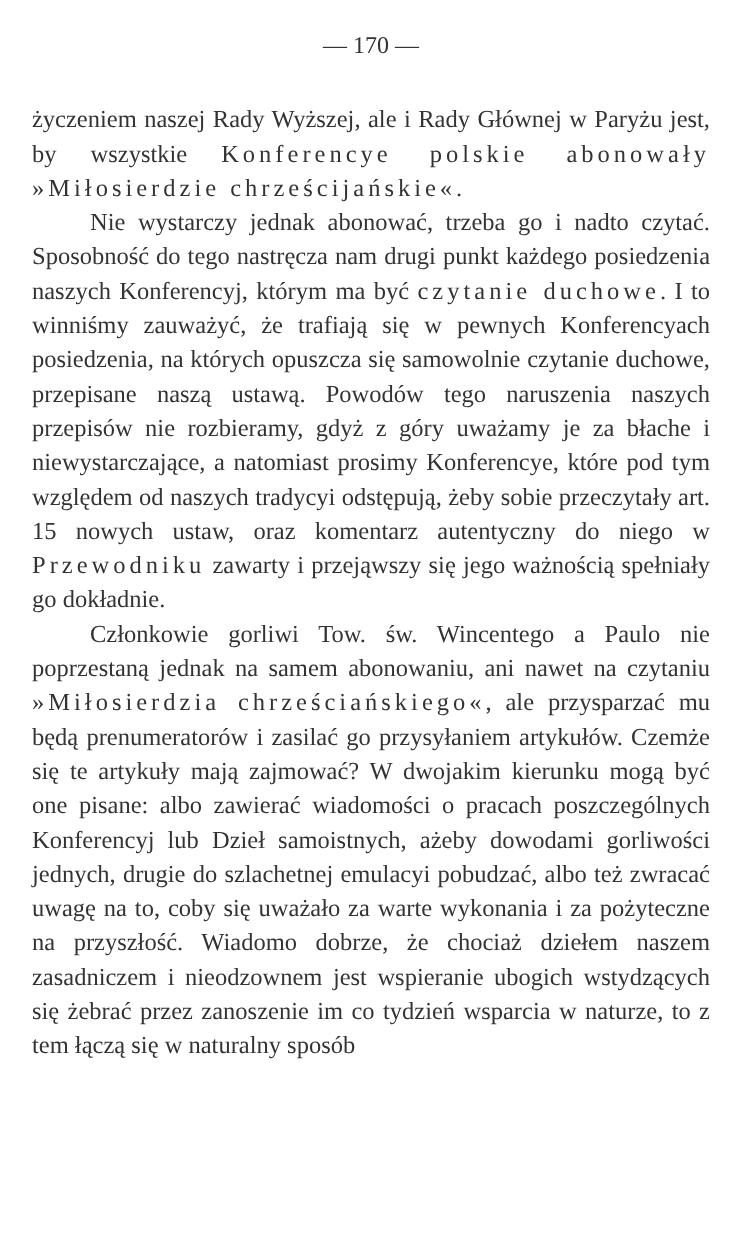— 170 —
życzeniem naszej Rady Wyższej, ale i Rady Głównej w Paryżu jest, by wszystkie Konferencye polskie abonowały »Miłosierdzie chrześcijańskie«.
Nie wystarczy jednak abonować, trzeba go i nadto czytać. Sposobność do tego nastręcza nam drugi punkt każdego posiedzenia naszych Konferencyj, którym ma być czytanie duchowe. I to winniśmy zauważyć, że trafiają się w pewnych Konferencyach posiedzenia, na których opuszcza się samowolnie czytanie duchowe, przepisane naszą ustawą. Powodów tego naruszenia naszych przepisów nie rozbieramy, gdyż z góry uważamy je za błache i niewystarczające, a natomiast prosimy Konferencye, które pod tym względem od naszych tradycyi odstępują, żeby sobie przeczytały art. 15 nowych ustaw, oraz komentarz autentyczny do niego w Przewodniku zawarty i przejąwszy się jego ważnością spełniały go dokładnie.
Członkowie gorliwi Tow. św. Wincentego a Paulo nie poprzestaną jednak na samem abonowaniu, ani nawet na czytaniu »Miłosierdzia chrześciańskiego«, ale przysparzać mu będą prenumeratorów i zasilać go przysyłaniem artykułów. Czemże się te artykuły mają zajmować? W dwojakim kierunku mogą być one pisane: albo zawierać wiadomości o pracach poszczególnych Konferencyj lub Dzieł samoistnych, ażeby dowodami gorliwości jednych, drugie do szlachetnej emulacyi pobudzać, albo też zwracać uwagę na to, coby się uważało za warte wykonania i za pożyteczne na przyszłość. Wiadomo dobrze, że chociaż dziełem naszem zasadniczem i nieodzownem jest wspieranie ubogich wstydzących się żebrać przez zanoszenie im co tydzień wsparcia w naturze, to z tem łączą się w naturalny sposób